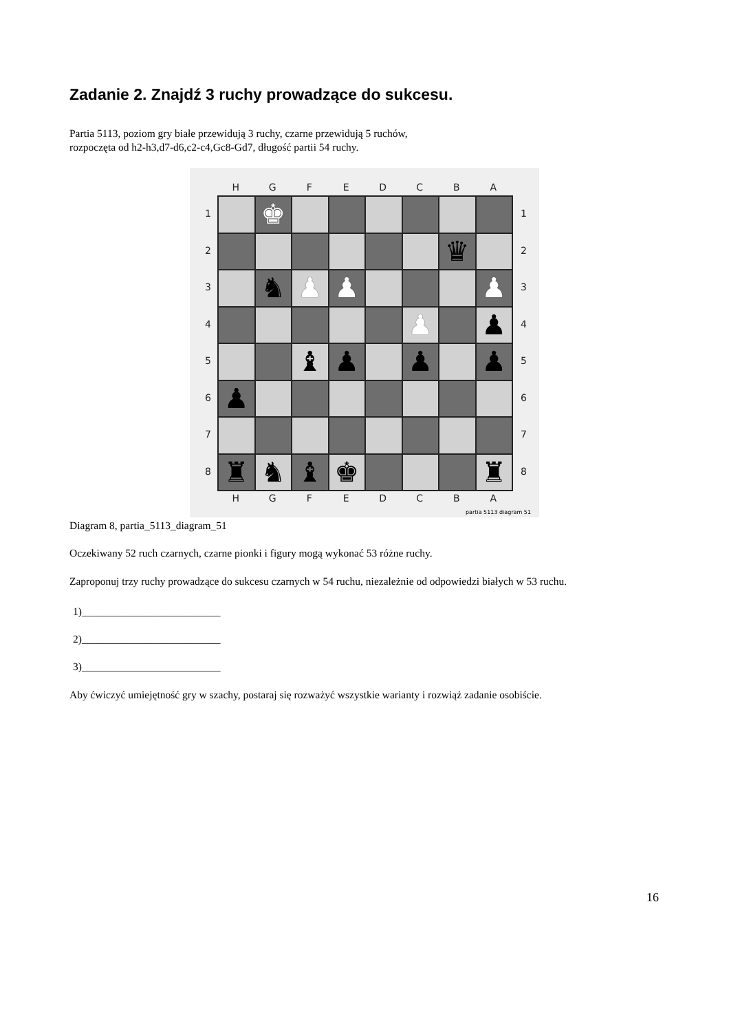Zadanie 2. Znajdź 3 ruchy prowadzące do sukcesu.
Partia 5113, poziom gry białe przewidują 3 ruchy, czarne przewidują 5 ruchów,
rozpoczęta od h2-h3,d7-d6,c2-c4,Gc8-Gd7, długość partii 54 ruchy.
H G F E D C B A
1
2
3
4
5
6
7
8
♚
♛
♞
♟
♟
♟
♟
♟
♝
♟
♟
♟
♟
♜
♞
♝
♚
♜
1
2
3
4
5
6
7
8
H G F E D C B A
partia 5113 diagram 51
Diagram 8, partia_5113_diagram_51
Oczekiwany 52 ruch czarnych, czarne pionki i figury mogą wykonać 53 różne ruchy.
Zaproponuj trzy ruchy prowadzące do sukcesu czarnych w 54 ruchu, niezależnie od odpowiedzi białych w 53 ruchu.
1)__________________________
2)__________________________
3)__________________________
Aby ćwiczyć umiejętność gry w szachy, postaraj się rozważyć wszystkie warianty i rozwiąż zadanie osobiście.
16